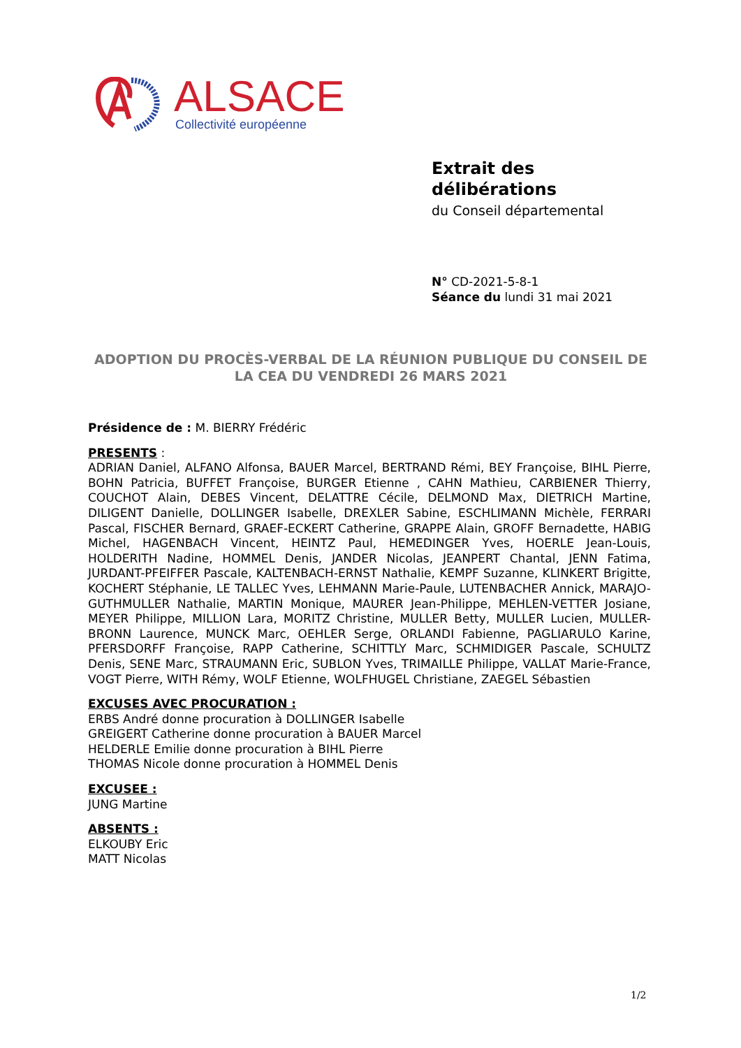ALSACE
Collectivité européenne
Extrait des
délibérations
du Conseil départemental
N° CD-2021-5-8-1
Séance du lundi 31 mai 2021
ADOPTION DU PROCÈS-VERBAL DE LA RÉUNION PUBLIQUE DU CONSEIL DE LA CEA DU VENDREDI 26 MARS 2021
Présidence de : M. BIERRY Frédéric
PRESENTS :
ADRIAN Daniel, ALFANO Alfonsa, BAUER Marcel, BERTRAND Rémi, BEY Françoise, BIHL Pierre, BOHN Patricia, BUFFET Françoise, BURGER Etienne , CAHN Mathieu, CARBIENER Thierry, COUCHOT Alain, DEBES Vincent, DELATTRE Cécile, DELMOND Max, DIETRICH Martine, DILIGENT Danielle, DOLLINGER Isabelle, DREXLER Sabine, ESCHLIMANN Michèle, FERRARI Pascal, FISCHER Bernard, GRAEF-ECKERT Catherine, GRAPPE Alain, GROFF Bernadette, HABIG Michel, HAGENBACH Vincent, HEINTZ Paul, HEMEDINGER Yves, HOERLE Jean-Louis, HOLDERITH Nadine, HOMMEL Denis, JANDER Nicolas, JEANPERT Chantal, JENN Fatima, JURDANT-PFEIFFER Pascale, KALTENBACH-ERNST Nathalie, KEMPF Suzanne, KLINKERT Brigitte, KOCHERT Stéphanie, LE TALLEC Yves, LEHMANN Marie-Paule, LUTENBACHER Annick, MARAJO- GUTHMULLER Nathalie, MARTIN Monique, MAURER Jean-Philippe, MEHLEN-VETTER Josiane, MEYER Philippe, MILLION Lara, MORITZ Christine, MULLER Betty, MULLER Lucien, MULLER-BRONN Laurence, MUNCK Marc, OEHLER Serge, ORLANDI Fabienne, PAGLIARULO Karine, PFERSDORFF Françoise, RAPP Catherine, SCHITTLY Marc, SCHMIDIGER Pascale, SCHULTZ Denis, SENE Marc, STRAUMANN Eric, SUBLON Yves, TRIMAILLE Philippe, VALLAT Marie-France, VOGT Pierre, WITH Rémy, WOLF Etienne, WOLFHUGEL Christiane, ZAEGEL Sébastien
EXCUSES AVEC PROCURATION :
ERBS André donne procuration à DOLLINGER Isabelle
GREIGERT Catherine donne procuration à BAUER Marcel
HELDERLE Emilie donne procuration à BIHL Pierre
THOMAS Nicole donne procuration à HOMMEL Denis
EXCUSEE :
JUNG Martine
ABSENTS :
ELKOUBY Eric
MATT Nicolas
1/2